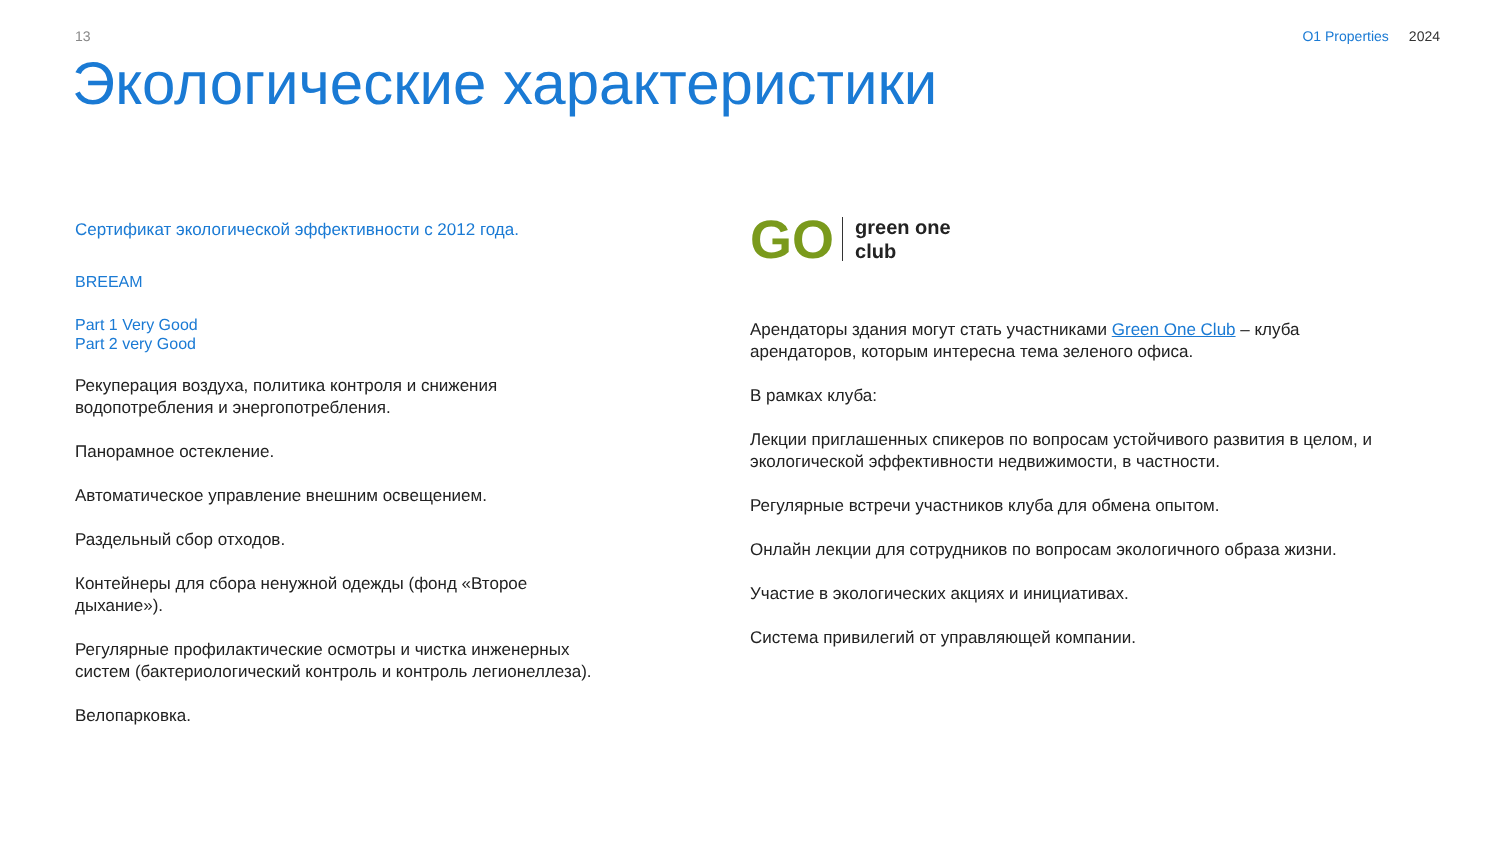13 O1 Properties 2024
Экологические характеристики
Сертификат экологической эффективности с 2012 года.
BREEAM
Part 1 Very Good
Part 2 very Good
Рекуперация воздуха, политика контроля и снижения
водопотребления и энергопотребления.
Панорамное остекление.
Автоматическое управление внешним освещением.
Раздельный сбор отходов.
Контейнеры для сбора ненужной одежды (фонд «Второе
дыхание»).
Регулярные профилактические осмотры и чистка инженерных
систем (бактериологический контроль и контроль легионеллеза).
Велопарковка.
GO
green one
club
Арендаторы здания могут стать участниками Green One Club – клуба арендаторов, которым интересна тема зеленого офиса.
В рамках клуба:
Лекции приглашенных спикеров по вопросам устойчивого развития в целом, и экологической эффективности недвижимости, в частности.
Регулярные встречи участников клуба для обмена опытом.
Онлайн лекции для сотрудников по вопросам экологичного образа жизни.
Участие в экологических акциях и инициативах.
Система привилегий от управляющей компании.